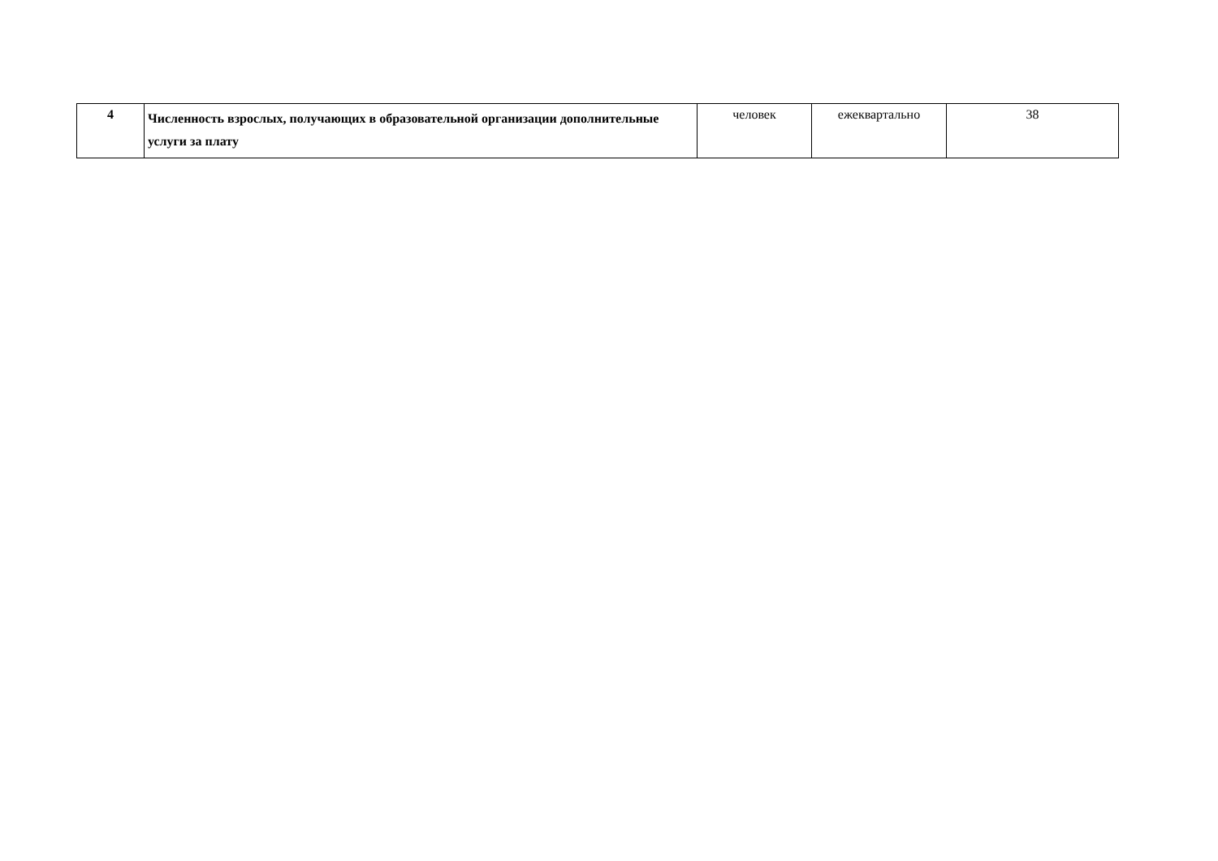| 4 | Численность взрослых, получающих в образовательной организации дополнительные услуги за плату | человек | ежеквартально | 38 |